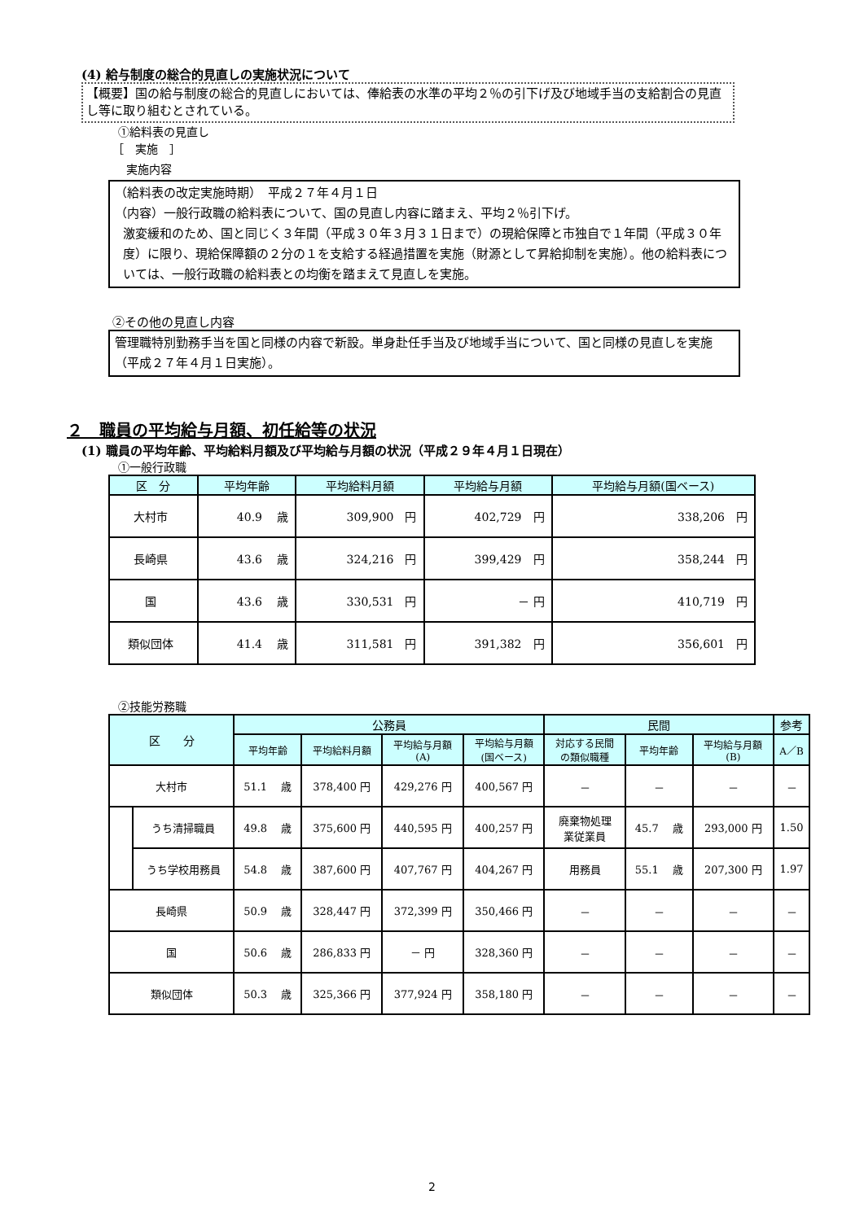(4) 給与制度の総合的見直しの実施状況について
【概要】国の給与制度の総合的見直しにおいては、俸給表の水準の平均２％の引下げ及び地域手当の支給割合の見直し等に取り組むとされている。
①給料表の見直し
［　実施　］
実施内容
（給料表の改定実施時期）　平成２７年４月１日
（内容）一般行政職の給料表について、国の見直し内容に踏まえ、平均２％引下げ。
激変緩和のため、国と同じく３年間（平成３０年３月３１日まで）の現給保障と市独自で１年間（平成３０年度）に限り、現給保障額の２分の１を支給する経過措置を実施（財源として昇給抑制を実施）。他の給料表については、一般行政職の給料表との均衡を踏まえて見直しを実施。
②その他の見直し内容
管理職特別勤務手当を国と同様の内容で新設。単身赴任手当及び地域手当について、国と同様の見直しを実施（平成２７年４月１日実施）。
２　職員の平均給与月額、初任給等の状況
(1) 職員の平均年齢、平均給料月額及び平均給与月額の状況（平成２９年４月１日現在）
①一般行政職
| 区 分 | 平均年齢 | 平均給料月額 | 平均給与月額 | 平均給与月額(国ベース) |
| --- | --- | --- | --- | --- |
| 大村市 | 40.9 歳 | 309,900 円 | 402,729 円 | 338,206 円 |
| 長崎県 | 43.6 歳 | 324,216 円 | 399,429 円 | 358,244 円 |
| 国 | 43.6 歳 | 330,531 円 | － 円 | 410,719 円 |
| 類似団体 | 41.4 歳 | 311,581 円 | 391,382 円 | 356,601 円 |
②技能労務職
| 区 分 | | 公務員 | | | | 民間 | | | 参考 |
| --- | --- | --- | --- | --- | --- | --- | --- | --- | --- |
| | | 平均年齢 | 平均給料月額 | 平均給与月額 (A) | 平均給与月額 (国ベース) | 対応する民間 の類似職種 | 平均年齢 | 平均給与月額 (B) | A／B |
| 大村市 | | 51.1 歳 | 378,400 円 | 429,276 円 | 400,567 円 | － | － | － | － |
| | うち清掃職員 | 49.8 歳 | 375,600 円 | 440,595 円 | 400,257 円 | 廃棄物処理 業従業員 | 45.7 歳 | 293,000 円 | 1.50 |
| | うち学校用務員 | 54.8 歳 | 387,600 円 | 407,767 円 | 404,267 円 | 用務員 | 55.1 歳 | 207,300 円 | 1.97 |
| 長崎県 | | 50.9 歳 | 328,447 円 | 372,399 円 | 350,466 円 | － | － | － | － |
| 国 | | 50.6 歳 | 286,833 円 | － 円 | 328,360 円 | － | － | － | － |
| 類似団体 | | 50.3 歳 | 325,366 円 | 377,924 円 | 358,180 円 | － | － | － | － |
2